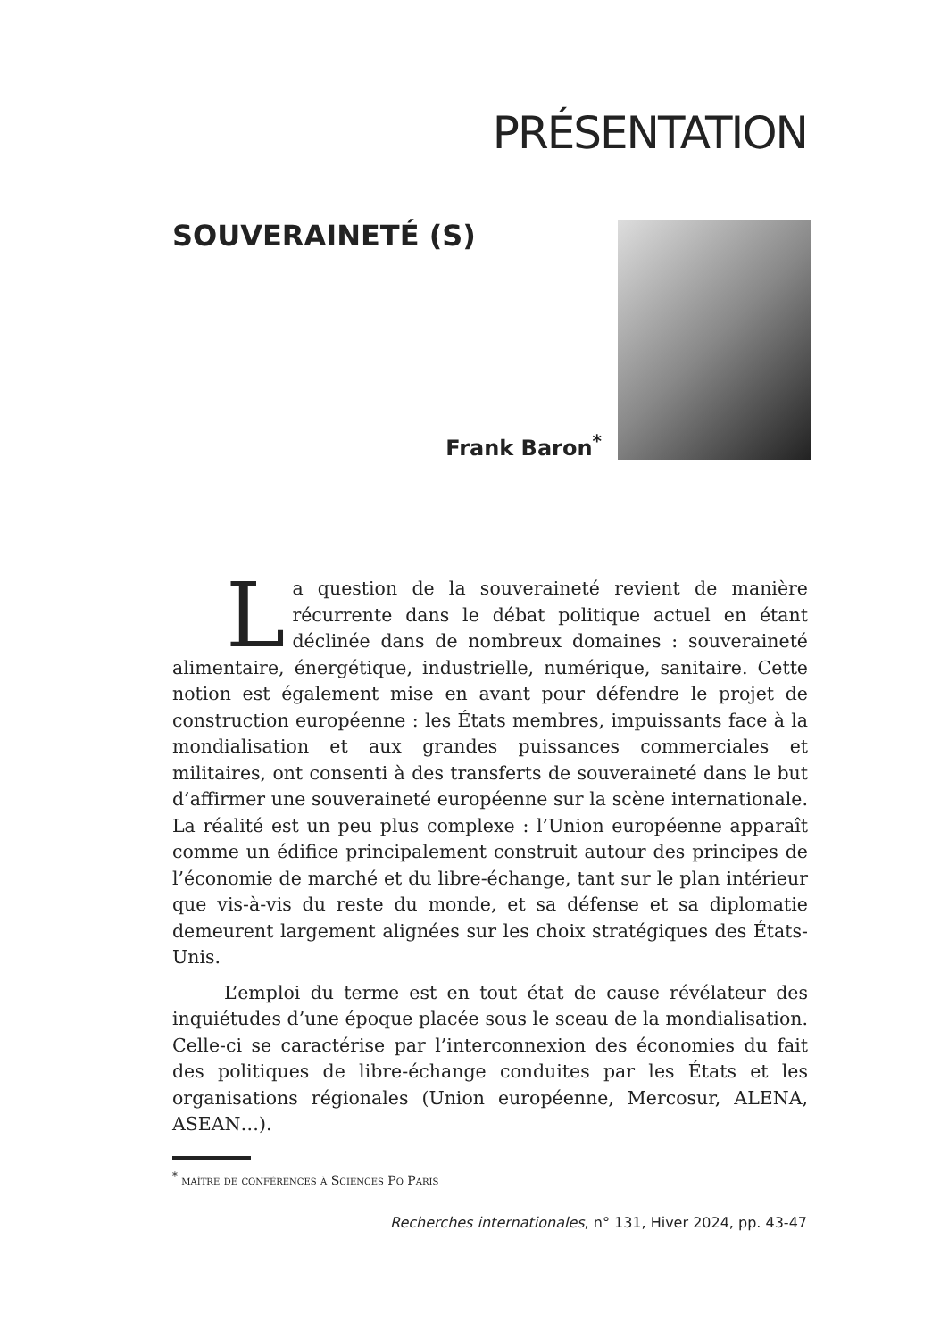PRÉSENTATION
SOUVERAINETÉ (S)
Frank Baron<sup>*</sup>
La question de la souveraineté revient de manière récurrente dans le débat politique actuel en étant déclinée dans de nombreux domaines : souveraineté alimentaire, énergétique, industrielle, numérique, sanitaire. Cette notion est également mise en avant pour défendre le projet de construction européenne : les États membres, impuissants face à la mondialisation et aux grandes puissances commerciales et militaires, ont consenti à des transferts de souveraineté dans le but d’affirmer une souveraineté européenne sur la scène internationale. La réalité est un peu plus complexe : l’Union européenne apparaît comme un édifice principalement construit autour des principes de l’économie de marché et du libre-échange, tant sur le plan intérieur que vis-à-vis du reste du monde, et sa défense et sa diplomatie demeurent largement alignées sur les choix stratégiques des États-Unis.
L’emploi du terme est en tout état de cause révélateur des inquiétudes d’une époque placée sous le sceau de la mondialisation. Celle-ci se caractérise par l’interconnexion des économies du fait des politiques de libre-échange conduites par les États et les organisations régionales (Union européenne, Mercosur, ALENA, ASEAN…).
<sup>*</sup> maître de conférences à Sciences Po Paris
Recherches internationales, n° 131, Hiver 2024, pp. 43-47